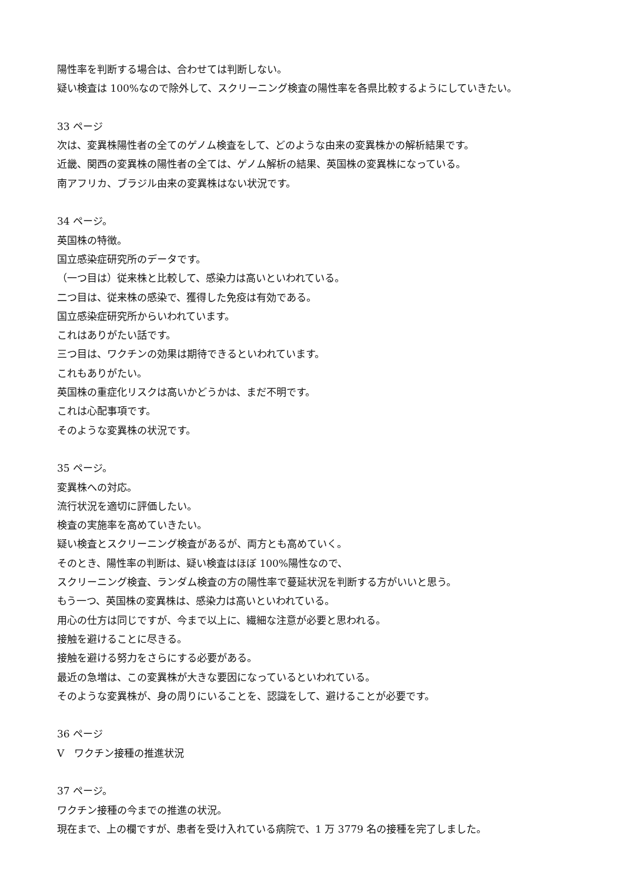陽性率を判断する場合は、合わせては判断しない。
疑い検査は 100%なので除外して、スクリーニング検査の陽性率を各県比較するようにしていきたい。
33 ページ
次は、変異株陽性者の全てのゲノム検査をして、どのような由来の変異株かの解析結果です。
近畿、関西の変異株の陽性者の全ては、ゲノム解析の結果、英国株の変異株になっている。
南アフリカ、ブラジル由来の変異株はない状況です。
34 ページ。
英国株の特徴。
国立感染症研究所のデータです。
（一つ目は）従来株と比較して、感染力は高いといわれている。
二つ目は、従来株の感染で、獲得した免疫は有効である。
国立感染症研究所からいわれています。
これはありがたい話です。
三つ目は、ワクチンの効果は期待できるといわれています。
これもありがたい。
英国株の重症化リスクは高いかどうかは、まだ不明です。
これは心配事項です。
そのような変異株の状況です。
35 ページ。
変異株への対応。
流行状況を適切に評価したい。
検査の実施率を高めていきたい。
疑い検査とスクリーニング検査があるが、両方とも高めていく。
そのとき、陽性率の判断は、疑い検査はほぼ 100%陽性なので、
スクリーニング検査、ランダム検査の方の陽性率で蔓延状況を判断する方がいいと思う。
もう一つ、英国株の変異株は、感染力は高いといわれている。
用心の仕方は同じですが、今まで以上に、繊細な注意が必要と思われる。
接触を避けることに尽きる。
接触を避ける努力をさらにする必要がある。
最近の急増は、この変異株が大きな要因になっているといわれている。
そのような変異株が、身の周りにいることを、認識をして、避けることが必要です。
36 ページ
Ⅴ　ワクチン接種の推進状況
37 ページ。
ワクチン接種の今までの推進の状況。
現在まで、上の欄ですが、患者を受け入れている病院で、1 万 3779 名の接種を完了しました。